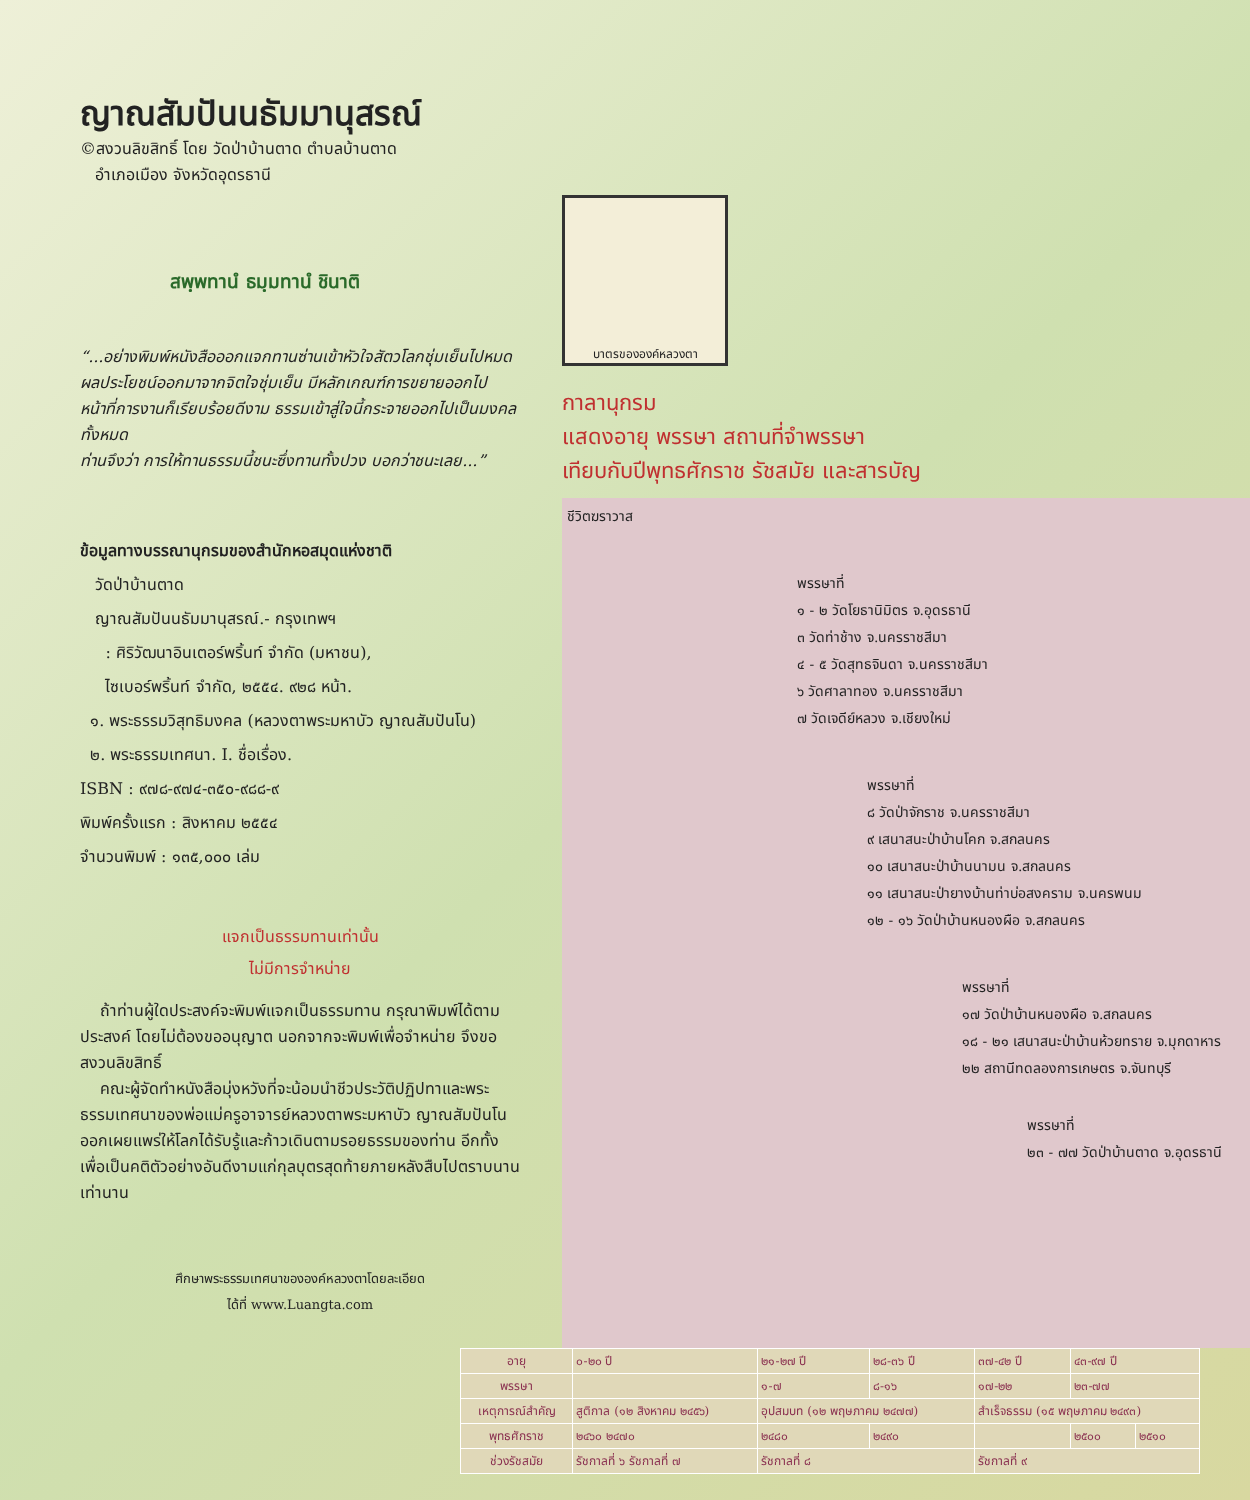ญาณสัมปันนธัมมานุสรณ์
©สงวนลิขสิทธิ์ โดย วัดป่าบ้านตาด ตำบลบ้านตาด
อำเภอเมือง จังหวัดอุดรธานี
สพฺพทานํ ธมฺมทานํ ชินาติ
“...อย่างพิมพ์หนังสือออกแจกทานซ่านเข้าหัวใจสัตวโลกชุ่มเย็นไปหมด ผลประโยชน์ออกมาจากจิตใจชุ่มเย็น มีหลักเกณฑ์การขยายออกไป หน้าที่การงานก็เรียบร้อยดีงาม ธรรมเข้าสู่ใจนี้กระจายออกไปเป็นมงคลทั้งหมด
ท่านจึงว่า การให้ทานธรรมนี้ชนะซึ่งทานทั้งปวง บอกว่าชนะเลย...”
ข้อมูลทางบรรณานุกรมของสำนักหอสมุดแห่งชาติ
วัดป่าบ้านตาด
ญาณสัมปันนธัมมานุสรณ์.- กรุงเทพฯ
: ศิริวัฒนาอินเตอร์พริ้นท์ จำกัด (มหาชน),
ไซเบอร์พริ้นท์ จำกัด, ๒๕๕๔. ๙๒๘ หน้า.
๑. พระธรรมวิสุทธิมงคล (หลวงตาพระมหาบัว ญาณสัมปันโน)
๒. พระธรรมเทศนา. I. ชื่อเรื่อง.
ISBN : ๙๗๘-๙๗๔-๓๕๐-๙๘๘-๙
พิมพ์ครั้งแรก : สิงหาคม ๒๕๕๔
จำนวนพิมพ์ : ๑๓๕,๐๐๐ เล่ม
แจกเป็นธรรมทานเท่านั้น
ไม่มีการจำหน่าย
ถ้าท่านผู้ใดประสงค์จะพิมพ์แจกเป็นธรรมทาน กรุณาพิมพ์ได้ตามประสงค์ โดยไม่ต้องขออนุญาต นอกจากจะพิมพ์เพื่อจำหน่าย จึงขอสงวนลิขสิทธิ์
คณะผู้จัดทำหนังสือมุ่งหวังที่จะน้อมนำชีวประวัติปฏิปทาและพระธรรมเทศนาของพ่อแม่ครูอาจารย์หลวงตาพระมหาบัว ญาณสัมปันโน ออกเผยแพร่ให้โลกได้รับรู้และก้าวเดินตามรอยธรรมของท่าน อีกทั้งเพื่อเป็นคติตัวอย่างอันดีงามแก่กุลบุตรสุดท้ายภายหลังสืบไปตราบนานเท่านาน
ศึกษาพระธรรมเทศนาขององค์หลวงตาโดยละเอียด
ได้ที่ www.Luangta.com
บาตรขององค์หลวงตา
กาลานุกรม
แสดงอายุ พรรษา สถานที่จำพรรษา
เทียบกับปีพุทธศักราช รัชสมัย และสารบัญ
ชีวิตฆราวาส
พรรษาที่
๑ - ๒ วัดโยธานิมิตร จ.อุดรธานี
๓ วัดท่าช้าง จ.นครราชสีมา
๔ - ๕ วัดสุทธจินดา จ.นครราชสีมา
๖ วัดศาลาทอง จ.นครราชสีมา
๗ วัดเจดีย์หลวง จ.เชียงใหม่
พรรษาที่
๘ วัดป่าจักราช จ.นครราชสีมา
๙ เสนาสนะป่าบ้านโคก จ.สกลนคร
๑๐ เสนาสนะป่าบ้านนามน จ.สกลนคร
๑๑ เสนาสนะป่ายางบ้านท่าบ่อสงคราม จ.นครพนม
๑๒ - ๑๖ วัดป่าบ้านหนองผือ จ.สกลนคร
พรรษาที่
๑๗ วัดป่าบ้านหนองผือ จ.สกลนคร
๑๘ - ๒๑ เสนาสนะป่าบ้านห้วยทราย จ.มุกดาหาร
๒๒ สถานีทดลองการเกษตร จ.จันทบุรี
พรรษาที่
๒๓ - ๗๗ วัดป่าบ้านตาด จ.อุดรธานี
| อายุ | ๐-๒๐ ปี | ๒๑-๒๗ ปี | ๒๘-๓๖ ปี | ๓๗-๔๒ ปี | ๔๓-๙๗ ปี | |
| พรรษา | | ๑-๗ | ๘-๑๖ | ๑๗-๒๒ | ๒๓-๗๗ | |
| เหตุการณ์สำคัญ | สูติกาล (๑๒ สิงหาคม ๒๔๕๖) | อุปสมบท (๑๒ พฤษภาคม ๒๔๗๗) | | สำเร็จธรรม (๑๕ พฤษภาคม ๒๔๙๓) | | |
| พุทธศักราช | ๒๔๖๐ ๒๔๗๐ | ๒๔๘๐ | ๒๔๙๐ | | ๒๕๐๐ | ๒๕๑๐ |
| ช่วงรัชสมัย | รัชกาลที่ ๖ รัชกาลที่ ๗ | รัชกาลที่ ๘ | | รัชกาลที่ ๙ | | |